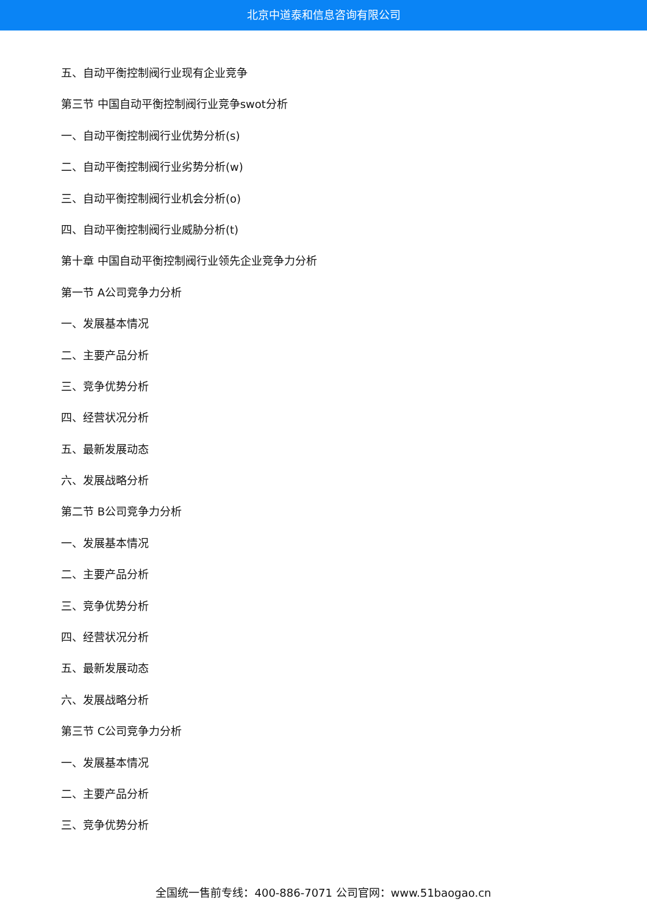北京中道泰和信息咨询有限公司
五、自动平衡控制阀行业现有企业竞争
第三节 中国自动平衡控制阀行业竞争swot分析
一、自动平衡控制阀行业优势分析(s)
二、自动平衡控制阀行业劣势分析(w)
三、自动平衡控制阀行业机会分析(o)
四、自动平衡控制阀行业威胁分析(t)
第十章 中国自动平衡控制阀行业领先企业竞争力分析
第一节 A公司竞争力分析
一、发展基本情况
二、主要产品分析
三、竞争优势分析
四、经营状况分析
五、最新发展动态
六、发展战略分析
第二节 B公司竞争力分析
一、发展基本情况
二、主要产品分析
三、竞争优势分析
四、经营状况分析
五、最新发展动态
六、发展战略分析
第三节 C公司竞争力分析
一、发展基本情况
二、主要产品分析
三、竞争优势分析
全国统一售前专线：400-886-7071 公司官网：www.51baogao.cn